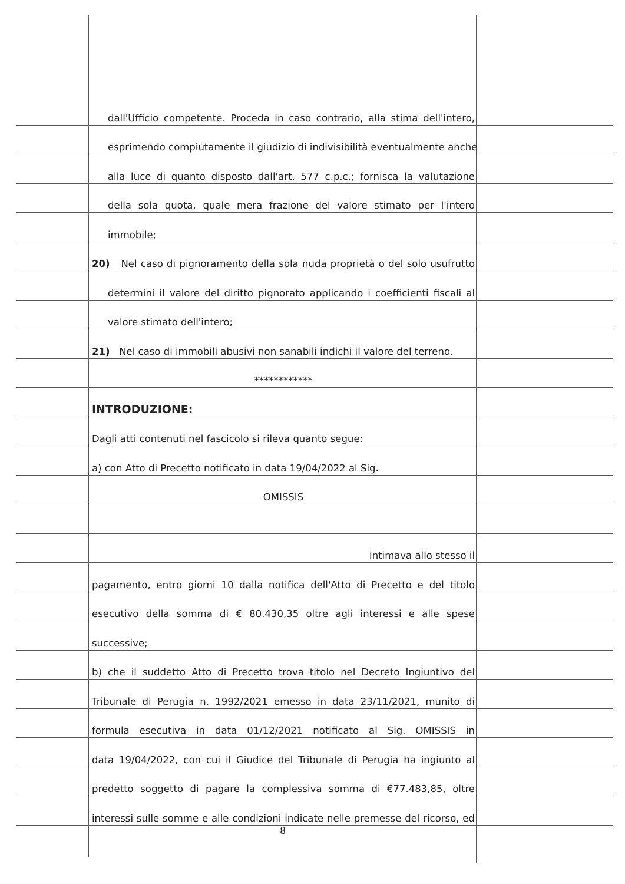dall'Ufficio competente. Proceda in caso contrario, alla stima dell'intero,
esprimendo compiutamente il giudizio di indivisibilità eventualmente anche
alla luce di quanto disposto dall'art. 577 c.p.c.; fornisca la valutazione
della sola quota, quale mera frazione del valore stimato per l'intero
immobile;
20) Nel caso di pignoramento della sola nuda proprietà o del solo usufrutto
determini il valore del diritto pignorato applicando i coefficienti fiscali al
valore stimato dell'intero;
21) Nel caso di immobili abusivi non sanabili indichi il valore del terreno.
************
INTRODUZIONE:
Dagli atti contenuti nel fascicolo si rileva quanto segue:
a) con Atto di Precetto notificato in data 19/04/2022 al Sig.
OMISSIS
intimava allo stesso il
pagamento, entro giorni 10 dalla notifica dell'Atto di Precetto e del titolo
esecutivo della somma di € 80.430,35 oltre agli interessi e alle spese
successive;
b) che il suddetto Atto di Precetto trova titolo nel Decreto Ingiuntivo del
Tribunale di Perugia n. 1992/2021 emesso in data 23/11/2021, munito di
formula esecutiva in data 01/12/2021 notificato al Sig. OMISSIS in
data 19/04/2022, con cui il Giudice del Tribunale di Perugia ha ingiunto al
predetto soggetto di pagare la complessiva somma di €77.483,85, oltre
interessi sulle somme e alle condizioni indicate nelle premesse del ricorso, ed
8